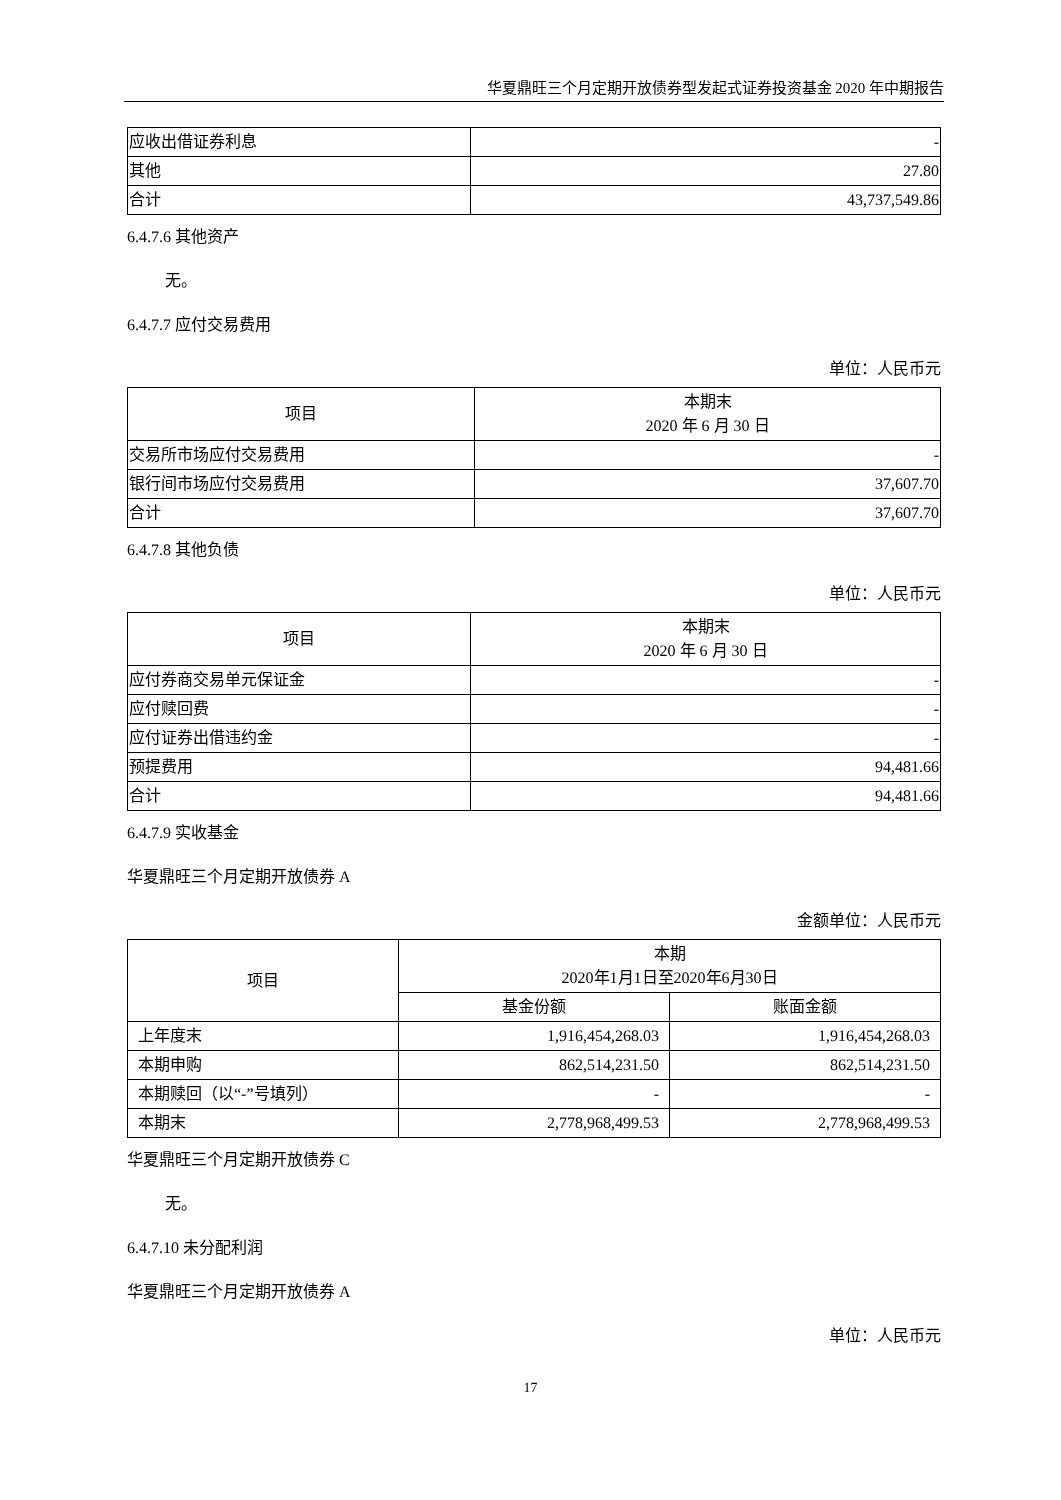华夏鼎旺三个月定期开放债券型发起式证券投资基金 2020 年中期报告
| 应收出借证券利息 | - |
| 其他 | 27.80 |
| 合计 | 43,737,549.86 |
6.4.7.6 其他资产
无。
6.4.7.7 应付交易费用
单位：人民币元
| 项目 | 本期末 2020 年 6 月 30 日 |
| 交易所市场应付交易费用 | - |
| 银行间市场应付交易费用 | 37,607.70 |
| 合计 | 37,607.70 |
6.4.7.8 其他负债
单位：人民币元
| 项目 | 本期末 2020 年 6 月 30 日 |
| 应付券商交易单元保证金 | - |
| 应付赎回费 | - |
| 应付证券出借违约金 | - |
| 预提费用 | 94,481.66 |
| 合计 | 94,481.66 |
6.4.7.9 实收基金
华夏鼎旺三个月定期开放债券 A
金额单位：人民币元
| 项目 | 本期 2020年1月1日至2020年6月30日 | |
| | 基金份额 | 账面金额 |
| 上年度末 | 1,916,454,268.03 | 1,916,454,268.03 |
| 本期申购 | 862,514,231.50 | 862,514,231.50 |
| 本期赎回（以“-”号填列） | - | - |
| 本期末 | 2,778,968,499.53 | 2,778,968,499.53 |
华夏鼎旺三个月定期开放债券 C
无。
6.4.7.10 未分配利润
华夏鼎旺三个月定期开放债券 A
单位：人民币元
17